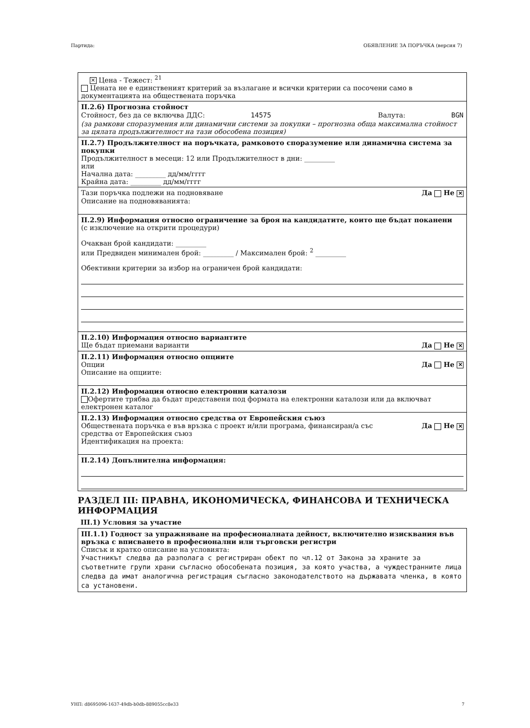Партида: ОБЯВЛЕНИЕ ЗА ПОРЪЧКА (версия 7)
✕ Цена - Тежест: <sup>21</sup>
Цената не е единственият критерий за възлагане и всички критерии са посочени само в документацията на обществената поръчка
II.2.6) Прогнозна стойност
Стойност, без да се включва ДДС: 14575 Валута: BGN
(за рамкови споразумения или динамични системи за покупки – прогнозна обща максимална стойност за цялата продължителност на тази обособена позиция)
II.2.7) Продължителност на поръчката, рамковото споразумение или динамична система за покупки
Продължителност в месеци: 12 или Продължителност в дни: _________
или
Начална дата: _________ дд/мм/гггг
Крайна дата: _________ дд/мм/гггг
Тази поръчка подлежи на подновяване Да Не ✕
Описание на подновяванията:
II.2.9) Информация относно ограничение за броя на кандидатите, които ще бъдат поканени
(с изключение на открити процедури)
Очакван брой кандидати: _________
или Предвиден минимален брой: _________ / Максимален брой: <sup>2</sup> _________
Обективни критерии за избор на ограничен брой кандидати:
II.2.10) Информация относно вариантите
Ще бъдат приемани варианти Да Не ✕
II.2.11) Информация относно опциите
Опции Да Не ✕
Описание на опциите:
II.2.12) Информация относно електронни каталози
Офертите трябва да бъдат представени под формата на електронни каталози или да включват електронен каталог
II.2.13) Информация относно средства от Европейския съюз
Обществената поръчка е във връзка с проект и/или програма, финансиран/а със
средства от Европейския съюз Да Не ✕
Идентификация на проекта:
II.2.14) Допълнителна информация:
РАЗДЕЛ III: ПРАВНА, ИКОНОМИЧЕСКА, ФИНАНСОВА И ТЕХНИЧЕСКА ИНФОРМАЦИЯ
III.1) Условия за участие
III.1.1) Годност за упражняване на професионалната дейност, включително изисквания във връзка с вписването в професионални или търговски регистри
Списък и кратко описание на условията:
Участникът следва да разполага с регистриран обект по чл.12 от Закона за храните за съответните групи храни съгласно обособената позиция, за която участва, а чуждестранните лица следва да имат аналогична регистрация съгласно законодателството на държавата членка, в която са установени.
УНП: d8695096-1637-49db-b0db-889055cc8e33 7